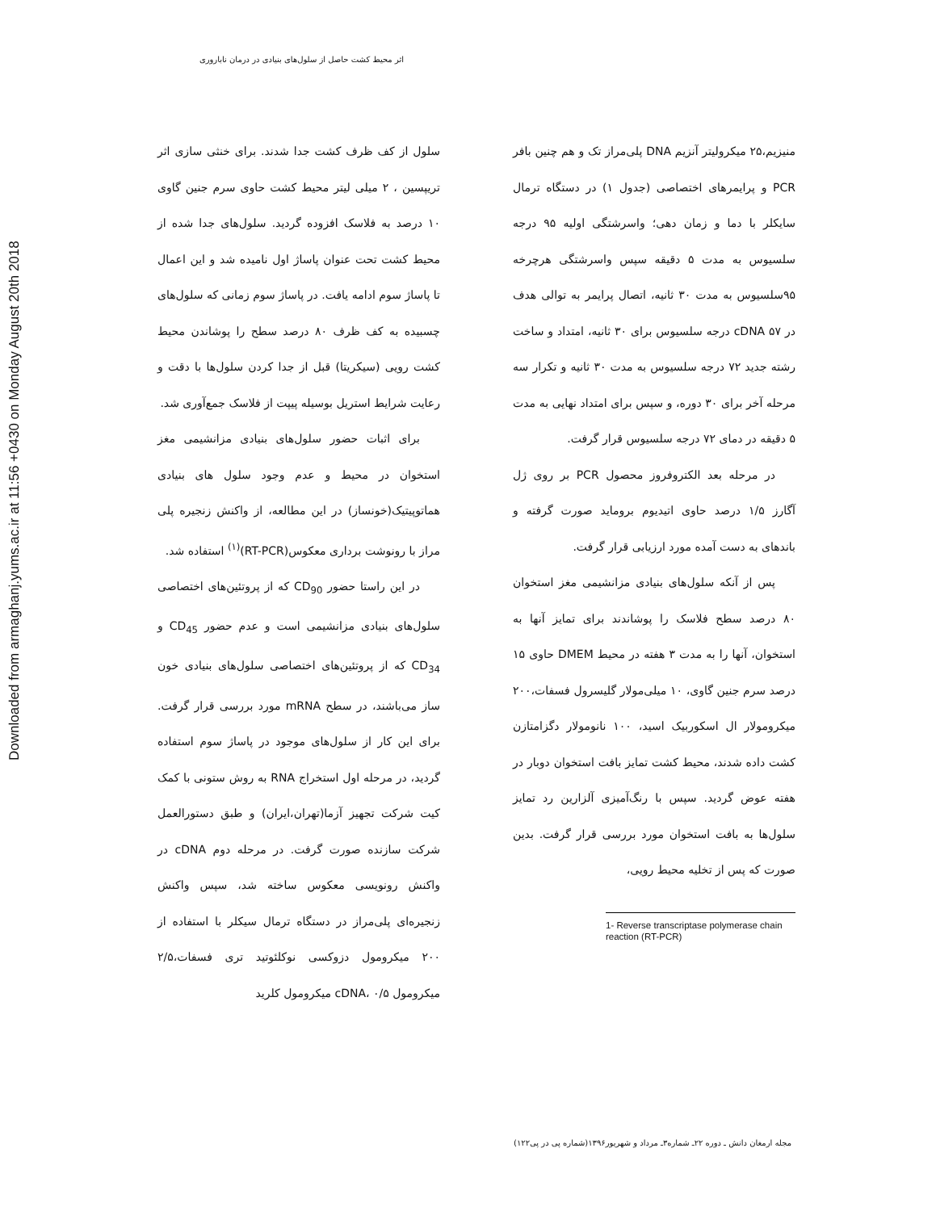Downloaded from armaghanj.yums.ac.ir at 11:56 +0430 on Monday August 20th 2018
اثر محیط کشت حاصل از سلول‌های بنیادی در درمان ناباروری
سلول از کف ظرف کشت جدا شدند. برای خنثی سازی اثر تریپسین ، ۲ میلی لیتر محیط کشت حاوی سرم جنین گاوی ۱۰ درصد به فلاسک افزوده گردید. سلول‌های جدا شده از محیط کشت تحت عنوان پاساژ اول نامیده شد و این اعمال تا پاساژ سوم ادامه یافت. در پاساژ سوم زمانی که سلول‌های چسبیده به کف ظرف ۸۰ درصد سطح را پوشاندن محیط کشت رویی (سیکریتا) قبل از جدا کردن سلول‌ها با دقت و رعایت شرایط استریل بوسیله پیپت از فلاسک جمع‌آوری شد.
برای اثبات حضور سلول‌های بنیادی مزانشیمی مغز استخوان در محیط و عدم وجود سلول های بنیادی هماتوپیتیک(خونساز) در این مطالعه، از واکنش زنجیره پلی مراز با رونوشت برداری معکوس(RT-PCR)<sup>(۱)</sup> استفاده شد.
در این راستا حضور CD<sub>90</sub> که از پروتئین‌های اختصاصی سلول‌های بنیادی مزانشیمی است و عدم حضور CD<sub>45</sub> و CD<sub>34</sub> که از پروتئین‌های اختصاصی سلول‌های بنیادی خون ساز می‌باشند، در سطح mRNA مورد بررسی قرار گرفت. برای این کار از سلول‌های موجود در پاساژ سوم استفاده گردید، در مرحله اول استخراج RNA به روش ستونی با کمک کیت شرکت تجهیز آزما(تهران،ایران) و طبق دستورالعمل شرکت سازنده صورت گرفت. در مرحله دوم cDNA در واکنش رونویسی معکوس ساخته شد، سپس واکنش زنجیره‌ای پلی‌مراز در دستگاه ترمال سیکلر با استفاده از ۲۰۰ میکرومول دزوکسی نوکلئوتید تری فسفات،۲/۵ میکرومول cDNA، ۰/۵ میکرومول کلرید
منیزیم،۲۵ میکرولیتر آنزیم DNA پلی‌مراز تک و هم چنین بافر PCR و پرایمرهای اختصاصی (جدول ۱) در دستگاه ترمال سایکلر با دما و زمان دهی؛ واسرشتگی اولیه ۹۵ درجه سلسیوس به مدت ۵ دقیقه سپس واسرشتگی هرچرخه ۹۵سلسیوس به مدت ۳۰ ثانیه، اتصال پرایمر به توالی هدف در cDNA ۵۷ درجه سلسیوس برای ۳۰ ثانیه، امتداد و ساخت رشته جدید ۷۲ درجه سلسیوس به مدت ۳۰ ثانیه و تکرار سه مرحله آخر برای ۳۰ دوره، و سپس برای امتداد نهایی به مدت ۵ دقیقه در دمای ۷۲ درجه سلسیوس قرار گرفت.
در مرحله بعد الکتروفروز محصول PCR بر روی ژل آگارز ۱/۵ درصد حاوی اتیدیوم بروماید صورت گرفته و باندهای به دست آمده مورد ارزیابی قرار گرفت.
پس از آنکه سلول‌های بنیادی مزانشیمی مغز استخوان ۸۰ درصد سطح فلاسک را پوشاندند برای تمایز آنها به استخوان، آنها را به مدت ۳ هفته در محیط DMEM حاوی ۱۵ درصد سرم جنین گاوی، ۱۰ میلی‌مولار گلیسرول فسفات،۲۰۰ میکرومولار ال اسکوربیک اسید، ۱۰۰ نانومولار دگزامتازن کشت داده شدند، محیط کشت تمایز بافت استخوان دوبار در هفته عوض گردید. سپس با رنگ‌آمیزی آلزارین رد تمایز سلول‌ها به بافت استخوان مورد بررسی قرار گرفت. بدین صورت که پس از تخلیه محیط رویی،
1- Reverse transcriptase polymerase chain reaction (RT-PCR)
مجله ارمغان دانش ـ دوره ۲۲ـ شماره۳ـ مرداد و شهریور۱۳۹۶(شماره پی در پی۱۲۲)